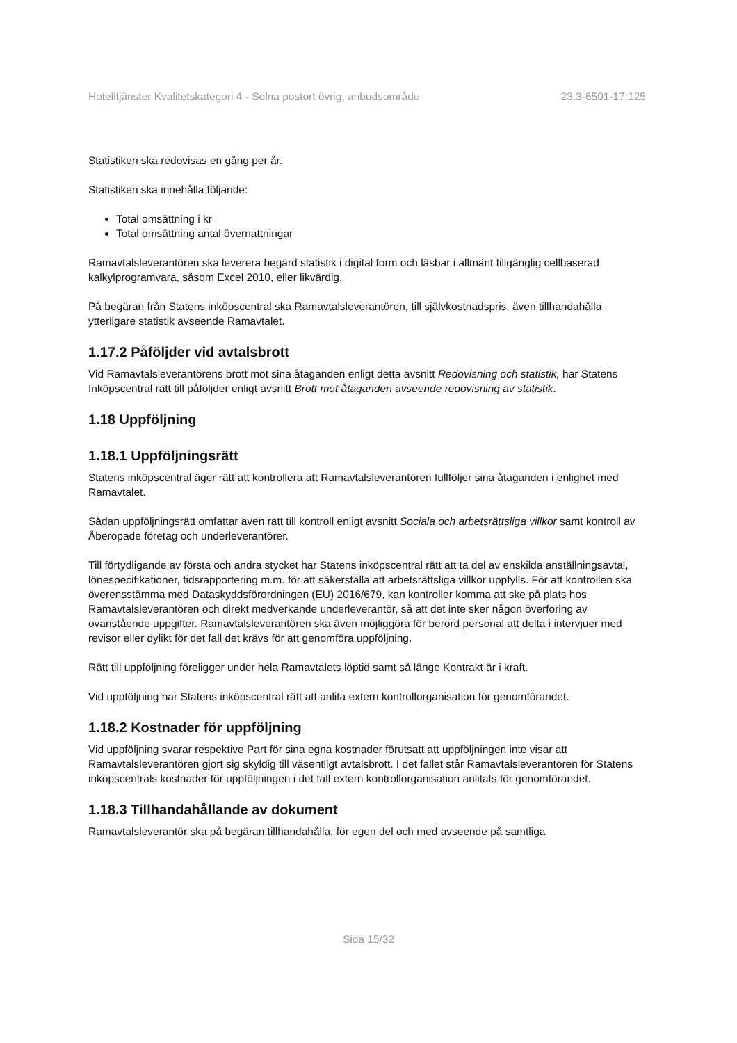Hotelltjänster Kvalitetskategori 4 - Solna postort övrig, anbudsområde 23.3-6501-17:125
Statistiken ska redovisas en gång per år.
Statistiken ska innehålla följande:
Total omsättning i kr
Total omsättning antal övernattningar
Ramavtalsleverantören ska leverera begärd statistik i digital form och läsbar i allmänt tillgänglig cellbaserad kalkylprogramvara, såsom Excel 2010, eller likvärdig.
På begäran från Statens inköpscentral ska Ramavtalsleverantören, till självkostnadspris, även tillhandahålla ytterligare statistik avseende Ramavtalet.
1.17.2 Påföljder vid avtalsbrott
Vid Ramavtalsleverantörens brott mot sina åtaganden enligt detta avsnitt Redovisning och statistik, har Statens Inköpscentral rätt till påföljder enligt avsnitt Brott mot åtaganden avseende redovisning av statistik.
1.18 Uppföljning
1.18.1 Uppföljningsrätt
Statens inköpscentral äger rätt att kontrollera att Ramavtalsleverantören fullföljer sina åtaganden i enlighet med Ramavtalet.
Sådan uppföljningsrätt omfattar även rätt till kontroll enligt avsnitt Sociala och arbetsrättsliga villkor samt kontroll av Åberopade företag och underleverantörer.
Till förtydligande av första och andra stycket har Statens inköpscentral rätt att ta del av enskilda anställningsavtal, lönespecifikationer, tidsrapportering m.m. för att säkerställa att arbetsrättsliga villkor uppfylls. För att kontrollen ska överensstämma med Dataskyddsförordningen (EU) 2016/679, kan kontroller komma att ske på plats hos Ramavtalsleverantören och direkt medverkande underleverantör, så att det inte sker någon överföring av ovanstående uppgifter. Ramavtalsleverantören ska även möjliggöra för berörd personal att delta i intervjuer med revisor eller dylikt för det fall det krävs för att genomföra uppföljning.
Rätt till uppföljning föreligger under hela Ramavtalets löptid samt så länge Kontrakt är i kraft.
Vid uppföljning har Statens inköpscentral rätt att anlita extern kontrollorganisation för genomförandet.
1.18.2 Kostnader för uppföljning
Vid uppföljning svarar respektive Part för sina egna kostnader förutsatt att uppföljningen inte visar att Ramavtalsleverantören gjort sig skyldig till väsentligt avtalsbrott. I det fallet står Ramavtalsleverantören för Statens inköpscentrals kostnader för uppföljningen i det fall extern kontrollorganisation anlitats för genomförandet.
1.18.3 Tillhandahållande av dokument
Ramavtalsleverantör ska på begäran tillhandahålla, för egen del och med avseende på samtliga
Sida 15/32